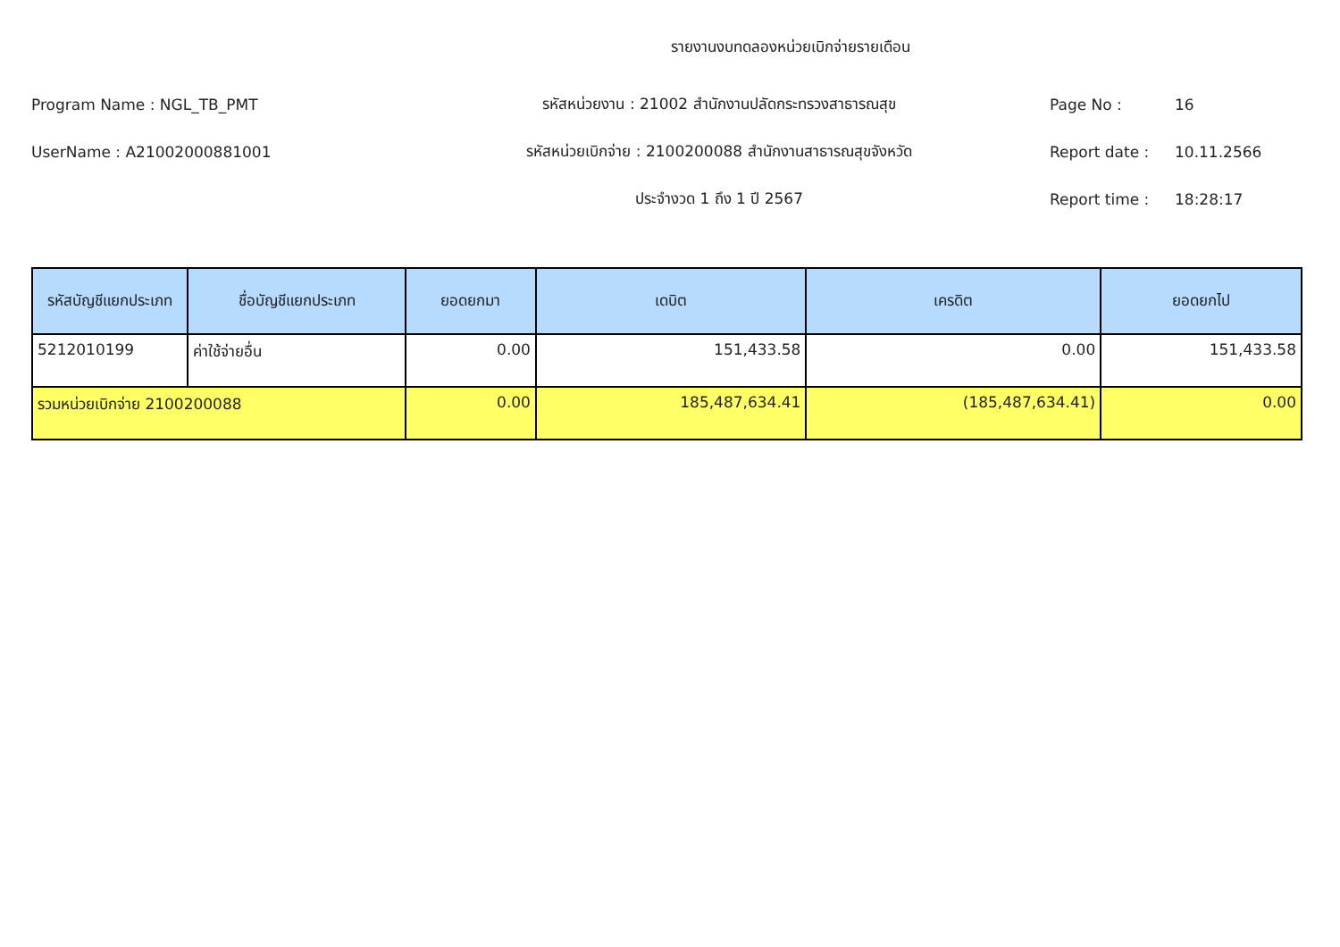รายงานงบทดลองหน่วยเบิกจ่ายรายเดือน
Program Name : NGL_TB_PMT รหัสหน่วยงาน : 21002 สำนักงานปลัดกระทรวงสาธารณสุข Page No : 16
UserName : A21002000881001
รหัสหน่วยเบิกจ่าย : 2100200088 สำนักงานสาธารณสุขจังหวัด
Report date : 10.11.2566
ประจำงวด 1 ถึง 1 ปี 2567 Report time : 18:28:17
| รหัสบัญชีแยกประเภท | ชื่อบัญชีแยกประเภท | ยอดยกมา | เดบิต | เครดิต | ยอดยกไป |
| --- | --- | --- | --- | --- | --- |
| 5212010199 | ค่าใช้จ่ายอื่น | 0.00 | 151,433.58 | 0.00 | 151,433.58 |
| รวมหน่วยเบิกจ่าย 2100200088 | | 0.00 | 185,487,634.41 | (185,487,634.41) | 0.00 |